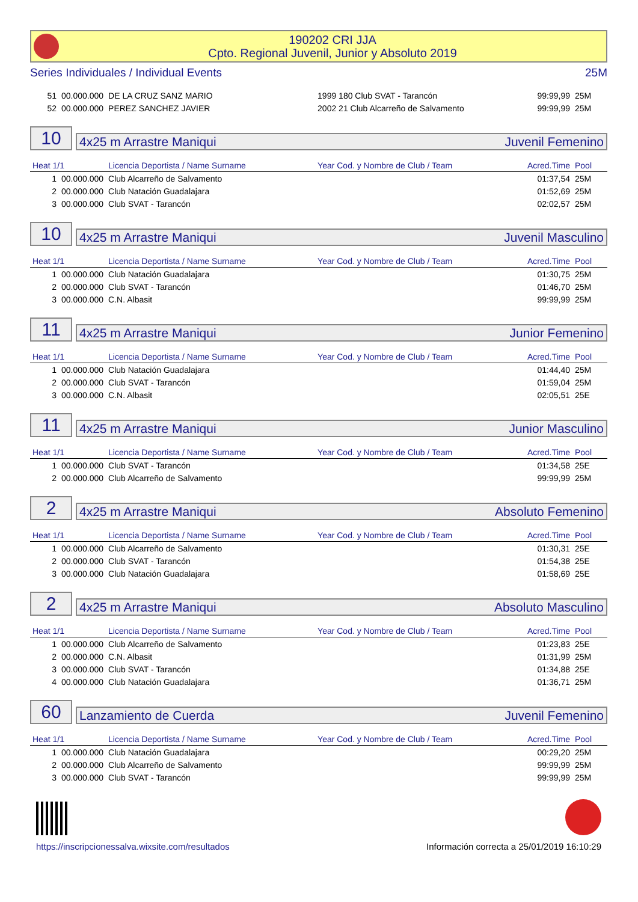190202 CRI JJA
Cpto. Regional Juvenil, Junior y Absoluto 2019
Series Individuales / Individual Events 25M
| 51 | 00.000.000 | DE LA CRUZ SANZ MARIO | 1999 180 Club SVAT - Tarancón | 99:99,99 | 25M |
| 52 | 00.000.000 | PEREZ SANCHEZ JAVIER | 2002 21 Club Alcarreño de Salvamento | 99:99,99 | 25M |
10
4x25 m Arrastre Maniqui Juvenil Femenino
| Heat 1/1 | | Licencia Deportista / Name Surname | Year Cod. y Nombre de Club / Team | Acred.Time | Pool |
| 1 | 00.000.000 | Club Alcarreño de Salvamento | | 01:37,54 | 25M |
| 2 | 00.000.000 | Club Natación Guadalajara | | 01:52,69 | 25M |
| 3 | 00.000.000 | Club SVAT - Tarancón | | 02:02,57 | 25M |
10
4x25 m Arrastre Maniqui Juvenil Masculino
| Heat 1/1 | | Licencia Deportista / Name Surname | Year Cod. y Nombre de Club / Team | Acred.Time | Pool |
| 1 | 00.000.000 | Club Natación Guadalajara | | 01:30,75 | 25M |
| 2 | 00.000.000 | Club SVAT - Tarancón | | 01:46,70 | 25M |
| 3 | 00.000.000 | C.N. Albasit | | 99:99,99 | 25M |
11
4x25 m Arrastre Maniqui Junior Femenino
| Heat 1/1 | | Licencia Deportista / Name Surname | Year Cod. y Nombre de Club / Team | Acred.Time | Pool |
| 1 | 00.000.000 | Club Natación Guadalajara | | 01:44,40 | 25M |
| 2 | 00.000.000 | Club SVAT - Tarancón | | 01:59,04 | 25M |
| 3 | 00.000.000 | C.N. Albasit | | 02:05,51 | 25E |
11
4x25 m Arrastre Maniqui Junior Masculino
| Heat 1/1 | | Licencia Deportista / Name Surname | Year Cod. y Nombre de Club / Team | Acred.Time | Pool |
| 1 | 00.000.000 | Club SVAT - Tarancón | | 01:34,58 | 25E |
| 2 | 00.000.000 | Club Alcarreño de Salvamento | | 99:99,99 | 25M |
2
4x25 m Arrastre Maniqui Absoluto Femenino
| Heat 1/1 | | Licencia Deportista / Name Surname | Year Cod. y Nombre de Club / Team | Acred.Time | Pool |
| 1 | 00.000.000 | Club Alcarreño de Salvamento | | 01:30,31 | 25E |
| 2 | 00.000.000 | Club SVAT - Tarancón | | 01:54,38 | 25E |
| 3 | 00.000.000 | Club Natación Guadalajara | | 01:58,69 | 25E |
2
4x25 m Arrastre Maniqui Absoluto Masculino
| Heat 1/1 | | Licencia Deportista / Name Surname | Year Cod. y Nombre de Club / Team | Acred.Time | Pool |
| 1 | 00.000.000 | Club Alcarreño de Salvamento | | 01:23,83 | 25E |
| 2 | 00.000.000 | C.N. Albasit | | 01:31,99 | 25M |
| 3 | 00.000.000 | Club SVAT - Tarancón | | 01:34,88 | 25E |
| 4 | 00.000.000 | Club Natación Guadalajara | | 01:36,71 | 25M |
60
Lanzamiento de Cuerda Juvenil Femenino
| Heat 1/1 | | Licencia Deportista / Name Surname | Year Cod. y Nombre de Club / Team | Acred.Time | Pool |
| 1 | 00.000.000 | Club Natación Guadalajara | | 00:29,20 | 25M |
| 2 | 00.000.000 | Club Alcarreño de Salvamento | | 99:99,99 | 25M |
| 3 | 00.000.000 | Club SVAT - Tarancón | | 99:99,99 | 25M |
https://inscripcionessalva.wixsite.com/resultados
Información correcta a 25/01/2019 16:10:29